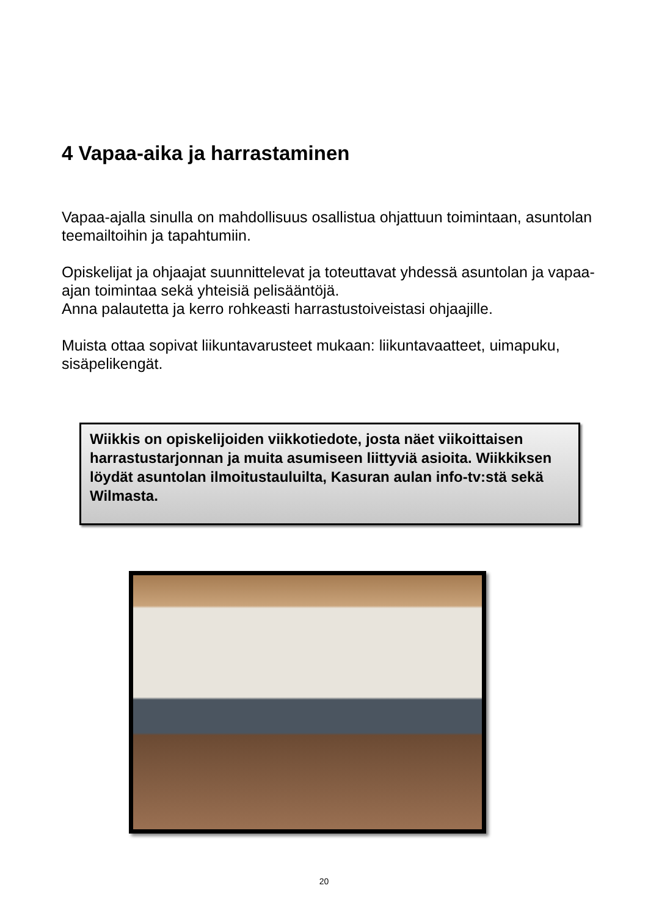4 Vapaa-aika ja harrastaminen
Vapaa-ajalla sinulla on mahdollisuus osallistua ohjattuun toimintaan, asuntolan teemailtoihin ja tapahtumiin.
Opiskelijat ja ohjaajat suunnittelevat ja toteuttavat yhdessä asuntolan ja vapaa-ajan toimintaa sekä yhteisiä pelisääntöjä.
Anna palautetta ja kerro rohkeasti harrastustoiveistasi ohjaajille.
Muista ottaa sopivat liikuntavarusteet mukaan: liikuntavaatteet, uimapuku, sisäpelikengät.
Wiikkis on opiskelijoiden viikkotiedote, josta näet viikoittaisen harrastustarjonnan ja muita asumiseen liittyviä asioita. Wiikkiksen löydät asuntolan ilmoitustauluilta, Kasuran aulan info-tv:stä sekä Wilmasta.
20